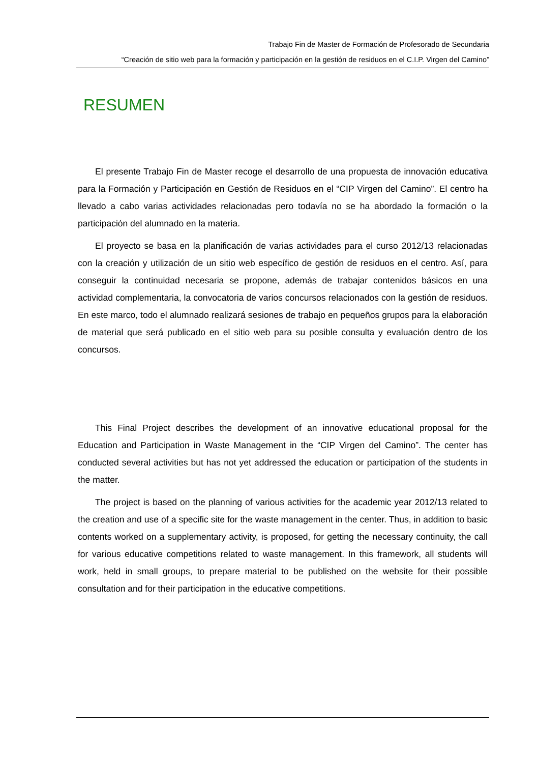Trabajo Fin de Master de Formación de Profesorado de Secundaria
“Creación de sitio web para la formación y participación en la gestión de residuos en el C.I.P. Virgen del Camino”
RESUMEN
El presente Trabajo Fin de Master recoge el desarrollo de una propuesta de innovación educativa para la Formación y Participación en Gestión de Residuos en el “CIP Virgen del Camino”. El centro ha llevado a cabo varias actividades relacionadas pero todavía no se ha abordado la formación o la participación del alumnado en la materia.
El proyecto se basa en la planificación de varias actividades para el curso 2012/13 relacionadas con la creación y utilización de un sitio web específico de gestión de residuos en el centro. Así, para conseguir la continuidad necesaria se propone, además de trabajar contenidos básicos en una actividad complementaria, la convocatoria de varios concursos relacionados con la gestión de residuos. En este marco, todo el alumnado realizará sesiones de trabajo en pequeños grupos para la elaboración de material que será publicado en el sitio web para su posible consulta y evaluación dentro de los concursos.
This Final Project describes the development of an innovative educational proposal for the Education and Participation in Waste Management in the “CIP Virgen del Camino”. The center has conducted several activities but has not yet addressed the education or participation of the students in the matter.
The project is based on the planning of various activities for the academic year 2012/13 related to the creation and use of a specific site for the waste management in the center. Thus, in addition to basic contents worked on a supplementary activity, is proposed, for getting the necessary continuity, the call for various educative competitions related to waste management. In this framework, all students will work, held in small groups, to prepare material to be published on the website for their possible consultation and for their participation in the educative competitions.